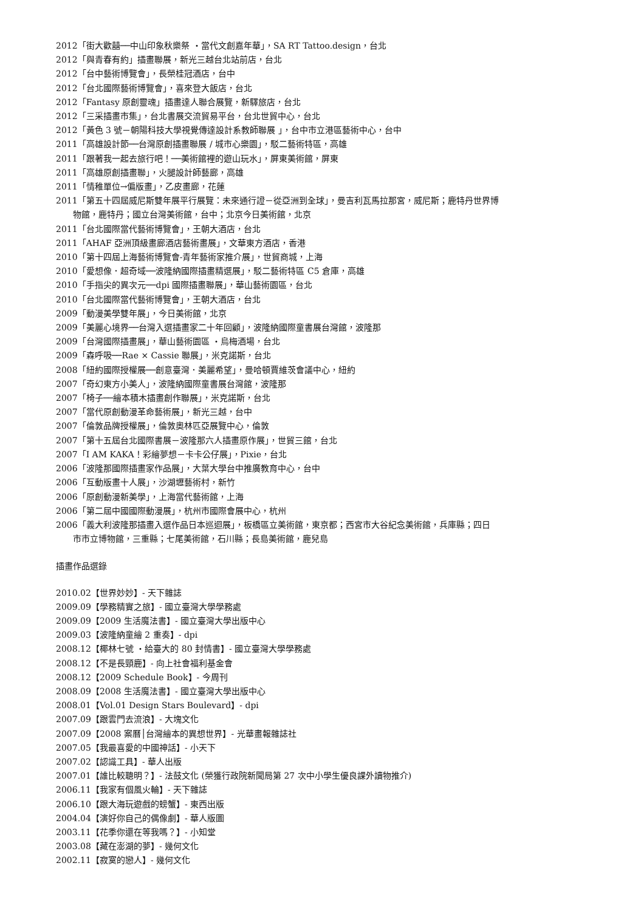2012「街大歡囍──中山印象秋樂祭 ‧當代文創嘉年華」，SA RT Tattoo.design，台北
2012「與青春有約」插畫聯展，新光三越台北站前店，台北
2012「台中藝術博覽會」，長榮桂冠酒店，台中
2012「台北國際藝術博覽會」，喜來登大飯店，台北
2012「Fantasy 原創靈魂」插畫達人聯合展覽，新驛旅店，台北
2012「三采插畫市集」，台北書展交流貿易平台，台北世貿中心，台北
2012「黃色 3 號－朝陽科技大學視覺傳達設計系教師聯展 」，台中市立港區藝術中心，台中
2011「高雄設計節──台灣原創插畫聯展 / 城市心樂園」，駁二藝術特區，高雄
2011「跟著我一起去旅行吧！──美術館裡的遊山玩水」，屏東美術館，屏東
2011「高雄原創插畫聯」，火腿設計師藝廊，高雄
2011「情稚單位→偏版畫」，乙皮畫廊，花蓮
2011「第五十四屆威尼斯雙年展平行展覽：未來通行證－從亞洲到全球」，曼吉利瓦馬拉那宮，威尼斯；鹿特丹世界博
物館，鹿特丹；國立台灣美術館，台中；北京今日美術館，北京
2011「台北國際當代藝術博覽會」，王朝大酒店，台北
2011「AHAF 亞洲頂級畫廊酒店藝術畫展」，文華東方酒店，香港
2010「第十四屆上海藝術博覽會-青年藝術家推介展」，世貿商城，上海
2010「愛想像．超奇域──波隆納國際插畫精選展」，駁二藝術特區 C5 倉庫，高雄
2010「手指尖的異次元──dpi 國際插畫聯展」，華山藝術園區，台北
2010「台北國際當代藝術博覽會」，王朝大酒店，台北
2009「動漫美學雙年展」，今日美術館，北京
2009「美麗心境界──台灣入選插畫家二十年回顧」，波隆納國際童書展台灣館，波隆那
2009「台灣國際插畫展」，華山藝術園區 ‧烏梅酒場，台北
2009「森呼吸──Rae × Cassie 聯展」，米克諾斯，台北
2008「紐約國際授權展──創意臺灣．美麗希望」，曼哈頓賈維茨會議中心，紐約
2007「奇幻東方小美人」，波隆納國際童書展台灣館，波隆那
2007「椅子──繪本積木插畫創作聯展」，米克諾斯，台北
2007「當代原創動漫革命藝術展」，新光三越，台中
2007「倫敦品牌授權展」，倫敦奧林匹亞展覽中心，倫敦
2007「第十五屆台北國際書展－波隆那六人插畫原作展」，世貿三館，台北
2007「I AM KAKA！彩繪夢想－卡卡公仔展」，Pixie，台北
2006「波隆那國際插畫家作品展」，大葉大學台中推廣教育中心，台中
2006「互動版畫十人展」，沙湖壢藝術村，新竹
2006「原創動漫新美學」，上海當代藝術館，上海
2006「第二屆中國國際動漫展」，杭州市國際會展中心，杭州
2006「義大利波隆那插畫入選作品日本巡迴展」，板橋區立美術館，東京都；西宮市大谷紀念美術館，兵庫縣；四日
市市立博物館，三重縣；七尾美術館，石川縣；長島美術館，鹿兒島
插畫作品選錄
2010.02【世界妙妙】- 天下雜誌
2009.09【學務精實之旅】- 國立臺灣大學學務處
2009.09【2009 生活魔法書】- 國立臺灣大學出版中心
2009.03【波隆納童繪 2 重奏】- dpi
2008.12【椰林七號 ‧給臺大的 80 封情書】- 國立臺灣大學學務處
2008.12【不是長頸鹿】- 向上社會福利基金會
2008.12【2009 Schedule Book】- 今周刊
2008.09【2008 生活魔法書】- 國立臺灣大學出版中心
2008.01【Vol.01 Design Stars Boulevard】- dpi
2007.09【跟雲門去流浪】- 大塊文化
2007.09【2008 案曆│台灣繪本的異想世界】- 光華畫報雜誌社
2007.05【我最喜愛的中國神話】- 小天下
2007.02【認識工具】- 華人出版
2007.01【誰比較聰明？】- 法鼓文化 (榮獲行政院新聞局第 27 次中小學生優良課外讀物推介)
2006.11【我家有個風火輪】- 天下雜誌
2006.10【跟大海玩遊戲的螃蟹】- 東西出版
2004.04【演好你自己的偶像劇】- 華人版圖
2003.11【花季你還在等我嗎？】- 小知堂
2003.08【藏在澎湖的夢】- 幾何文化
2002.11【寂寞的戀人】- 幾何文化